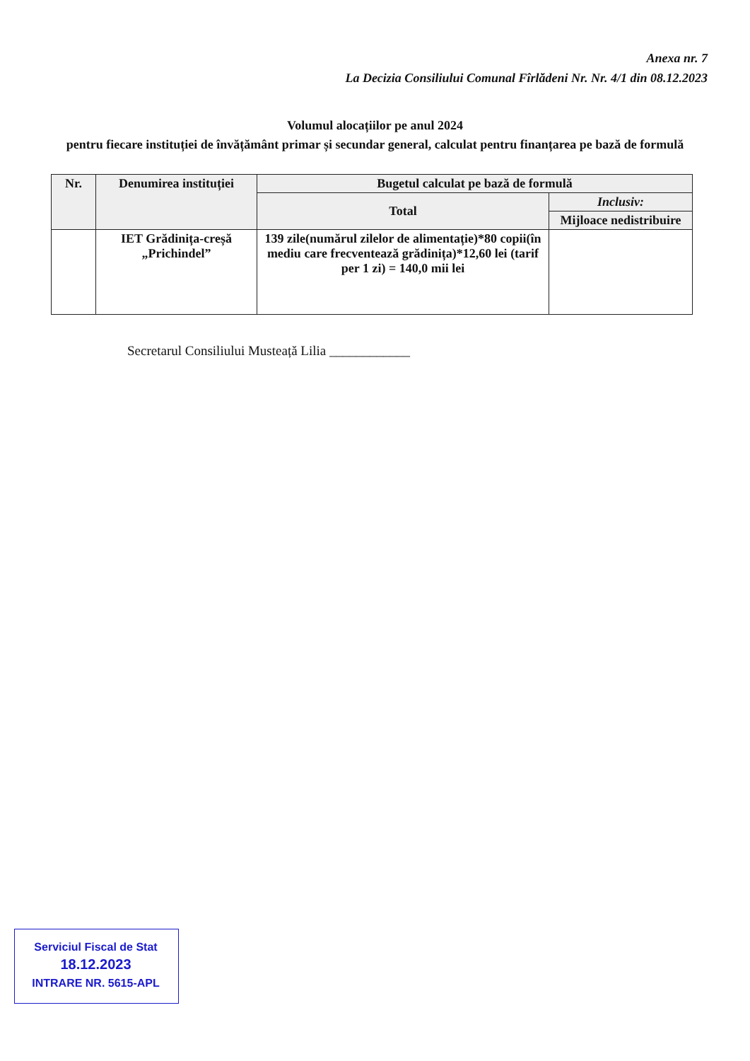Anexa nr. 7
La Decizia Consiliului Comunal Fîrlădeni Nr. Nr. 4/1 din 08.12.2023
Volumul alocațiilor pe anul 2024
pentru fiecare instituției de învățământ primar și secundar general, calculat pentru finanțarea pe bază de formulă
| Nr. | Denumirea instituției | Bugetul calculat pe bază de formulă | |
| --- | --- | --- | --- |
| | | Total | Inclusiv: |
| | | | Mijloace nedistribuire |
| | IET Grădinița-creșă „Prichindel” | 139 zile(numărul zilelor de alimentație)*80 copii(în mediu care frecventează grădinița)*12,60 lei (tarif per 1 zi) = 140,0 mii lei | |
Secretarul Consiliului Musteață Lilia ____________
Serviciul Fiscal de Stat
18.12.2023
INTRARE NR. 5615-APL